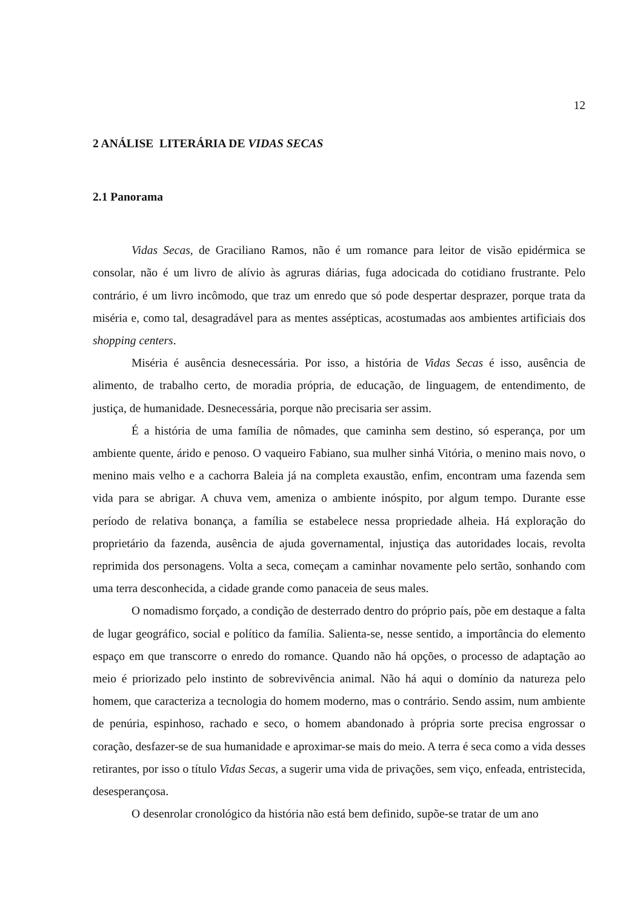12
2 ANÁLISE LITERÁRIA DE VIDAS SECAS
2.1 Panorama
Vidas Secas, de Graciliano Ramos, não é um romance para leitor de visão epidérmica se consolar, não é um livro de alívio às agruras diárias, fuga adocicada do cotidiano frustrante. Pelo contrário, é um livro incômodo, que traz um enredo que só pode despertar desprazer, porque trata da miséria e, como tal, desagradável para as mentes assépticas, acostumadas aos ambientes artificiais dos shopping centers.
Miséria é ausência desnecessária. Por isso, a história de Vidas Secas é isso, ausência de alimento, de trabalho certo, de moradia própria, de educação, de linguagem, de entendimento, de justiça, de humanidade. Desnecessária, porque não precisaria ser assim.
É a história de uma família de nômades, que caminha sem destino, só esperança, por um ambiente quente, árido e penoso. O vaqueiro Fabiano, sua mulher sinhá Vitória, o menino mais novo, o menino mais velho e a cachorra Baleia já na completa exaustão, enfim, encontram uma fazenda sem vida para se abrigar. A chuva vem, ameniza o ambiente inóspito, por algum tempo. Durante esse período de relativa bonança, a família se estabelece nessa propriedade alheia. Há exploração do proprietário da fazenda, ausência de ajuda governamental, injustiça das autoridades locais, revolta reprimida dos personagens. Volta a seca, começam a caminhar novamente pelo sertão, sonhando com uma terra desconhecida, a cidade grande como panaceia de seus males.
O nomadismo forçado, a condição de desterrado dentro do próprio país, põe em destaque a falta de lugar geográfico, social e político da família. Salienta-se, nesse sentido, a importância do elemento espaço em que transcorre o enredo do romance. Quando não há opções, o processo de adaptação ao meio é priorizado pelo instinto de sobrevivência animal. Não há aqui o domínio da natureza pelo homem, que caracteriza a tecnologia do homem moderno, mas o contrário. Sendo assim, num ambiente de penúria, espinhoso, rachado e seco, o homem abandonado à própria sorte precisa engrossar o coração, desfazer-se de sua humanidade e aproximar-se mais do meio. A terra é seca como a vida desses retirantes, por isso o título Vidas Secas, a sugerir uma vida de privações, sem viço, enfeada, entristecida, desesperançosa.
O desenrolar cronológico da história não está bem definido, supõe-se tratar de um ano